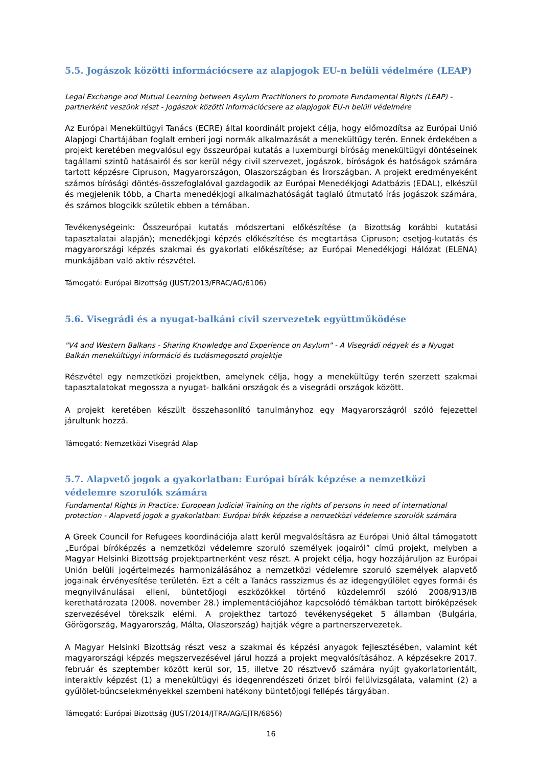5.5. Jogászok közötti információcsere az alapjogok EU-n belüli védelmére (LEAP)
Legal Exchange and Mutual Learning between Asylum Practitioners to promote Fundamental Rights (LEAP) - partnerként veszünk részt - Jogászok közötti információcsere az alapjogok EU-n belüli védelmére
Az Európai Menekültügyi Tanács (ECRE) által koordinált projekt célja, hogy előmozdítsa az Európai Unió Alapjogi Chartájában foglalt emberi jogi normák alkalmazását a menekültügy terén. Ennek érdekében a projekt keretében megvalósul egy összeurópai kutatás a luxemburgi bíróság menekültügyi döntéseinek tagállami szintű hatásairól és sor kerül négy civil szervezet, jogászok, bíróságok és hatóságok számára tartott képzésre Cipruson, Magyarországon, Olaszországban és Írországban. A projekt eredményeként számos bírósági döntés-összefoglalóval gazdagodik az Európai Menedékjogi Adatbázis (EDAL), elkészül és megjelenik több, a Charta menedékjogi alkalmazhatóságát taglaló útmutató írás jogászok számára, és számos blogcikk születik ebben a témában.
Tevékenységeink: Összeurópai kutatás módszertani előkészítése (a Bizottság korábbi kutatási tapasztalatai alapján); menedékjogi képzés előkészítése és megtartása Cipruson; esetjog-kutatás és magyarországi képzés szakmai és gyakorlati előkészítése; az Európai Menedékjogi Hálózat (ELENA) munkájában való aktív részvétel.
Támogató: Európai Bizottság (JUST/2013/FRAC/AG/6106)
5.6. Visegrádi és a nyugat-balkáni civil szervezetek együttműködése
"V4 and Western Balkans - Sharing Knowledge and Experience on Asylum" - A Visegrádi négyek és a Nyugat Balkán menekültügyi információ és tudásmegosztó projektje
Részvétel egy nemzetközi projektben, amelynek célja, hogy a menekültügy terén szerzett szakmai tapasztalatokat megossza a nyugat- balkáni országok és a visegrádi országok között.
A projekt keretében készült összehasonlító tanulmányhoz egy Magyarországról szóló fejezettel járultunk hozzá.
Támogató: Nemzetközi Visegrád Alap
5.7. Alapvető jogok a gyakorlatban: Európai bírák képzése a nemzetközi védelemre szorulók számára
Fundamental Rights in Practice: European Judicial Training on the rights of persons in need of international protection - Alapvető jogok a gyakorlatban: Európai bírák képzése a nemzetközi védelemre szorulók számára
A Greek Council for Refugees koordinációja alatt kerül megvalósításra az Európai Unió által támogatott „Európai bíróképzés a nemzetközi védelemre szoruló személyek jogairól” című projekt, melyben a Magyar Helsinki Bizottság projektpartnerként vesz részt. A projekt célja, hogy hozzájáruljon az Európai Unión belüli jogértelmezés harmonizálásához a nemzetközi védelemre szoruló személyek alapvető jogainak érvényesítése területén. Ezt a célt a Tanács rasszizmus és az idegengyűlölet egyes formái és megnyilvánulásai elleni, büntetőjogi eszközökkel történő küzdelemről szóló 2008/913/IB kerethatározata (2008. november 28.) implementációjához kapcsolódó témákban tartott bíróképzések szervezésével törekszik elérni. A projekthez tartozó tevékenységeket 5 államban (Bulgária, Görögország, Magyarország, Málta, Olaszország) hajtják végre a partnerszervezetek.
A Magyar Helsinki Bizottság részt vesz a szakmai és képzési anyagok fejlesztésében, valamint két magyarországi képzés megszervezésével járul hozzá a projekt megvalósításához. A képzésekre 2017. február és szeptember között kerül sor, 15, illetve 20 résztvevő számára nyújt gyakorlatorientált, interaktív képzést (1) a menekültügyi és idegenrendészeti őrizet bírói felülvizsgálata, valamint (2) a gyűlölet-bűncselekményekkel szembeni hatékony büntetőjogi fellépés tárgyában.
Támogató: Európai Bizottság (JUST/2014/JTRA/AG/EJTR/6856)
16